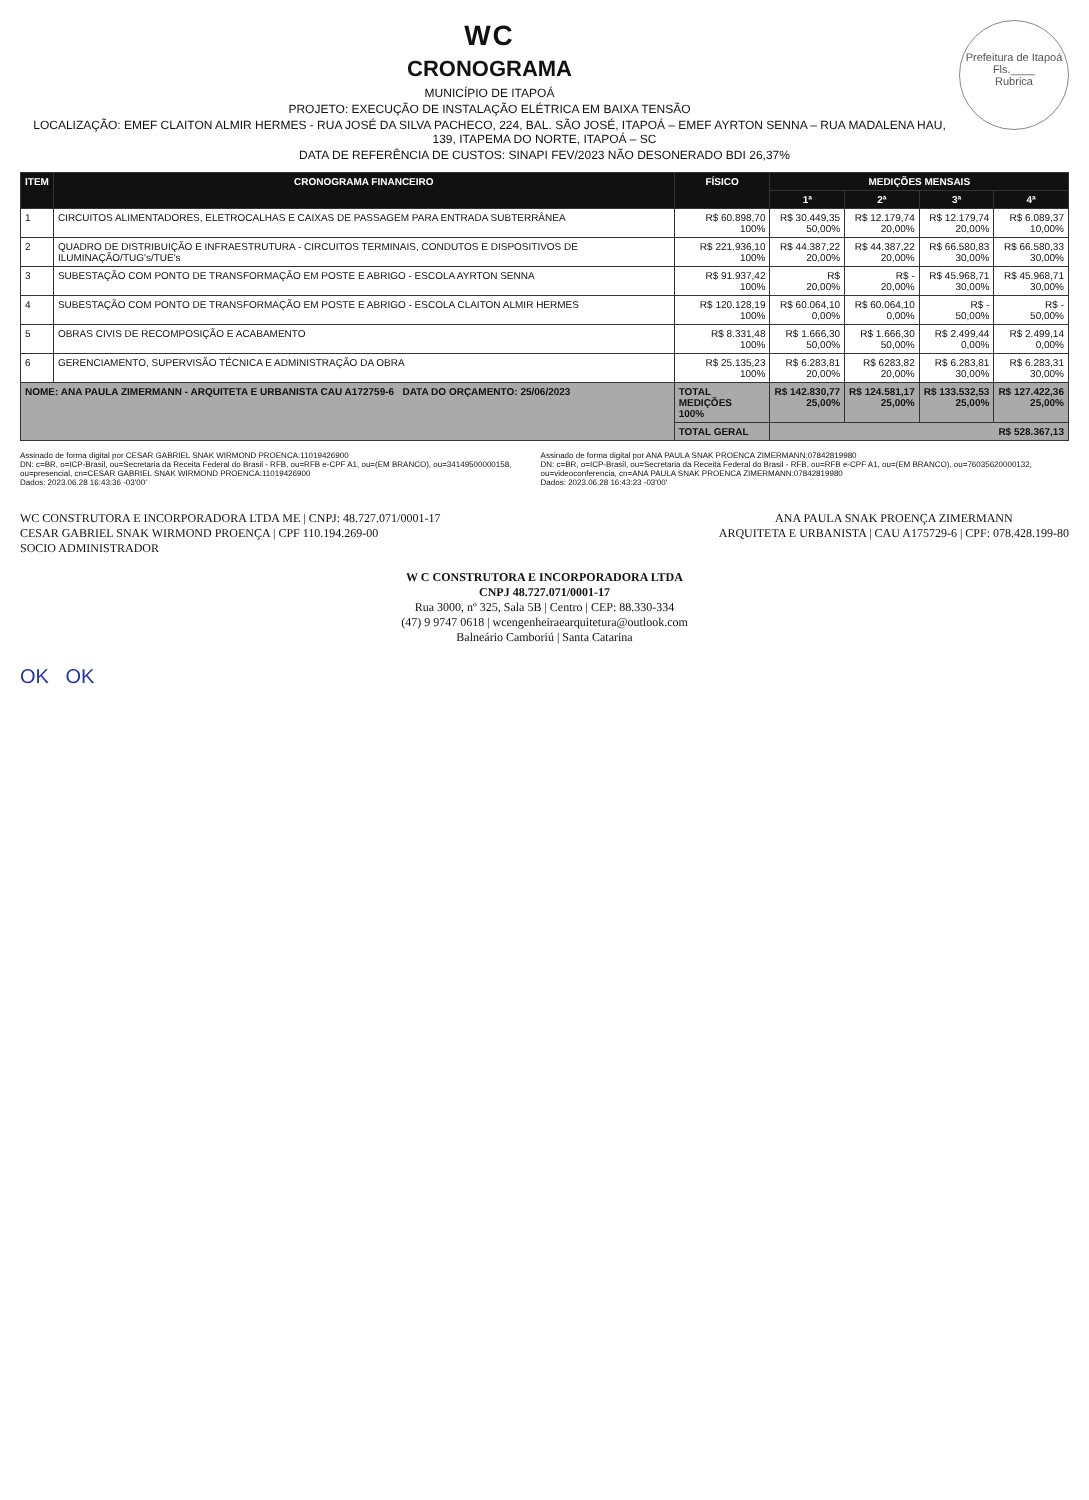Prefeitura de Itapoá
Fls.____
Rubrica
WC
CRONOGRAMA
MUNICÍPIO DE ITAPOÁ
PROJETO: EXECUÇÃO DE INSTALAÇÃO ELÉTRICA EM BAIXA TENSÃO
LOCALIZAÇÃO: EMEF CLAITON ALMIR HERMES - RUA JOSÉ DA SILVA PACHECO, 224, BAL. SÃO JOSÉ, ITAPOÁ – EMEF AYRTON SENNA – RUA MADALENA HAU, 139, ITAPEMA DO NORTE, ITAPOÁ – SC
DATA DE REFERÊNCIA DE CUSTOS: SINAPI FEV/2023 NÃO DESONERADO BDI 26,37%
| ITEM | CRONOGRAMA FINANCEIRO | FÍSICO | MEDIÇÕES MENSAIS | | | |
| --- | --- | --- | --- | --- | --- | --- |
| | | | 1ª | 2ª | 3ª | 4ª |
| 1 | CIRCUITOS ALIMENTADORES, ELETROCALHAS E CAIXAS DE PASSAGEM PARA ENTRADA SUBTERRÂNEA | R$ 60.898,70 100% | R$ 30.449,35 50,00% | R$ 12.179,74 20,00% | R$ 12.179,74 20,00% | R$ 6.089,37 10,00% |
| 2 | QUADRO DE DISTRIBUIÇÃO E INFRAESTRUTURA - CIRCUITOS TERMINAIS, CONDUTOS E DISPOSITIVOS DE ILUMINAÇÃO/TUG's/TUE's | R$ 221.936,10 100% | R$ 44.387,22 20,00% | R$ 44.387,22 20,00% | R$ 66.580,83 30,00% | R$ 66.580,33 30,00% |
| 3 | SUBESTAÇÃO COM PONTO DE TRANSFORMAÇÃO EM POSTE E ABRIGO - ESCOLA AYRTON SENNA | R$ 91.937,42 100% | R$ 20,00% | R$ - 20,00% | R$ 45.968,71 30,00% | R$ 45.968,71 30,00% |
| 4 | SUBESTAÇÃO COM PONTO DE TRANSFORMAÇÃO EM POSTE E ABRIGO - ESCOLA CLAITON ALMIR HERMES | R$ 120.128,19 100% | R$ 60.064,10 0,00% | R$ 60.064,10 0,00% | R$ - 50,00% | R$ - 50,00% |
| 5 | OBRAS CIVIS DE RECOMPOSIÇÃO E ACABAMENTO | R$ 8.331,48 100% | R$ 1.666,30 50,00% | R$ 1.666,30 50,00% | R$ 2.499,44 0,00% | R$ 2.499,14 0,00% |
| 6 | GERENCIAMENTO, SUPERVISÃO TÉCNICA E ADMINISTRAÇÃO DA OBRA | R$ 25.135,23 100% | R$ 6.283,81 20,00% | R$ 6283,82 20,00% | R$ 6.283,81 30,00% | R$ 6.283,31 30,00% |
| NOME: ANA PAULA ZIMERMANN - ARQUITETA E URBANISTA CAU A172759-6 DATA DO ORÇAMENTO: 25/06/2023 | | TOTAL MEDIÇÕES 100% | R$ 142.830,77 25,00% | R$ 124.581,17 25,00% | R$ 133.532,53 25,00% | R$ 127.422,36 25,00% |
| | | TOTAL GERAL | R$ 528.367,13 | | | |
Assinado de forma digital por CESAR GABRIEL SNAK WIRMOND PROENCA:11019426900
DN: c=BR, o=ICP-Brasil, ou=Secretaria da Receita Federal do Brasil - RFB, ou=RFB e-CPF A1, ou=(EM BRANCO), ou=34149500000158, ou=presencial, cn=CESAR GABRIEL SNAK WIRMOND PROENCA:11019426900
Dados: 2023.06.28 16:43:36 -03'00'
Assinado de forma digital por ANA PAULA SNAK PROENCA ZIMERMANN:07842819980
DN: c=BR, o=ICP-Brasil, ou=Secretaria da Receita Federal do Brasil - RFB, ou=RFB e-CPF A1, ou=(EM BRANCO), ou=76035620000132, ou=videoconferencia, cn=ANA PAULA SNAK PROENCA ZIMERMANN:07842819980
Dados: 2023.06.28 16:43:23 -03'00'
WC CONSTRUTORA E INCORPORADORA LTDA ME | CNPJ: 48.727.071/0001-17
CESAR GABRIEL SNAK WIRMOND PROENÇA | CPF 110.194.269-00
SOCIO ADMINISTRADOR
ANA PAULA SNAK PROENÇA ZIMERMANN
ARQUITETA E URBANISTA | CAU A175729-6 | CPF: 078.428.199-80
W C CONSTRUTORA E INCORPORADORA LTDA
CNPJ 48.727.071/0001-17
Rua 3000, nº 325, Sala 5B | Centro | CEP: 88.330-334
(47) 9 9747 0618 | wcengenheiraearquitetura@outlook.com
Balneário Camboriú | Santa Catarina
OK OK